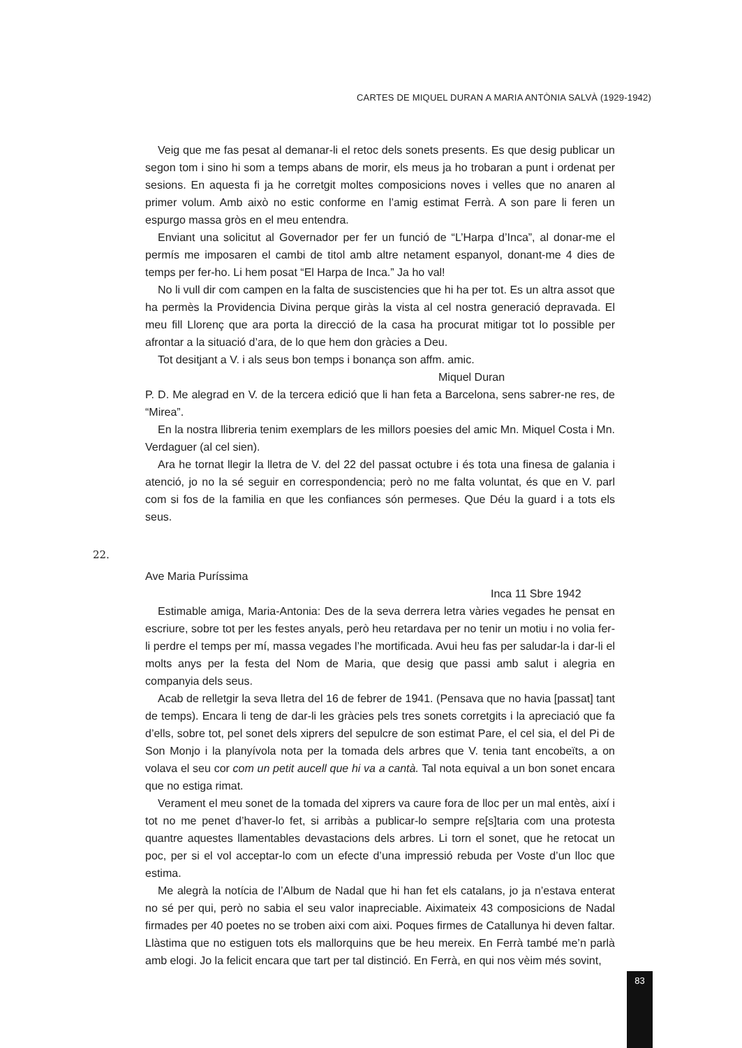CARTES DE MIQUEL DURAN A MARIA ANTÒNIA SALVÀ (1929-1942)
Veig que me fas pesat al demanar-li el retoc dels sonets presents. Es que desig publicar un segon tom i sino hi som a temps abans de morir, els meus ja ho trobaran a punt i ordenat per sesions. En aquesta fi ja he corretgit moltes composicions noves i velles que no anaren al primer volum. Amb això no estic conforme en l’amig estimat Ferrà. A son pare li feren un espurgo massa gròs en el meu entendra.
Enviant una solicitut al Governador per fer un funció de “L’Harpa d’Inca”, al donar-me el permís me imposaren el cambi de titol amb altre netament espanyol, donant-me 4 dies de temps per fer-ho. Li hem posat “El Harpa de Inca.” Ja ho val!
No li vull dir com campen en la falta de suscistencies que hi ha per tot. Es un altra assot que ha permès la Providencia Divina perque giràs la vista al cel nostra generació depravada. El meu fill Llorenç que ara porta la direcció de la casa ha procurat mitigar tot lo possible per afrontar a la situació d’ara, de lo que hem don gràcies a Deu.
Tot desitjant a V. i als seus bon temps i bonança son affm. amic.
Miquel Duran
P. D. Me alegrad en V. de la tercera edició que li han feta a Barcelona, sens sabrer-ne res, de “Mirea”.
En la nostra llibreria tenim exemplars de les millors poesies del amic Mn. Miquel Costa i Mn. Verdaguer (al cel sien).
Ara he tornat llegir la lletra de V. del 22 del passat octubre i és tota una finesa de galania i atenció, jo no la sé seguir en correspondencia; però no me falta voluntat, és que en V. parl com si fos de la familia en que les confiances són permeses. Que Déu la guard i a tots els seus.
22.
Ave Maria Puríssima
Inca 11 Sbre 1942
Estimable amiga, Maria-Antonia: Des de la seva derrera letra vàries vegades he pensat en escriure, sobre tot per les festes anyals, però heu retardava per no tenir un motiu i no volia fer-li perdre el temps per mí, massa vegades l’he mortificada. Avui heu fas per saludar-la i dar-li el molts anys per la festa del Nom de Maria, que desig que passi amb salut i alegria en companyia dels seus.
Acab de relletgir la seva lletra del 16 de febrer de 1941. (Pensava que no havia [passat] tant de temps). Encara li teng de dar-li les gràcies pels tres sonets corretgits i la apreciació que fa d’ells, sobre tot, pel sonet dels xiprers del sepulcre de son estimat Pare, el cel sia, el del Pi de Son Monjo i la planyívola nota per la tomada dels arbres que V. tenia tant encobeïts, a on volava el seu cor com un petit aucell que hi va a cantà. Tal nota equival a un bon sonet encara que no estiga rimat.
Verament el meu sonet de la tomada del xiprers va caure fora de lloc per un mal entès, així i tot no me penet d’haver-lo fet, si arribàs a publicar-lo sempre re[s]taria com una protesta quantre aquestes llamentables devastacions dels arbres. Li torn el sonet, que he retocat un poc, per si el vol acceptar-lo com un efecte d’una impressió rebuda per Voste d’un lloc que estima.
Me alegrà la notícia de l’Album de Nadal que hi han fet els catalans, jo ja n’estava enterat no sé per qui, però no sabia el seu valor inapreciable. Aiximateix 43 composicions de Nadal firmades per 40 poetes no se troben aixi com aixi. Poques firmes de Catallunya hi deven faltar. Llàstima que no estiguen tots els mallorquins que be heu mereix. En Ferrà també me’n parlà amb elogi. Jo la felicit encara que tart per tal distinció. En Ferrà, en qui nos vèim més sovint,
83